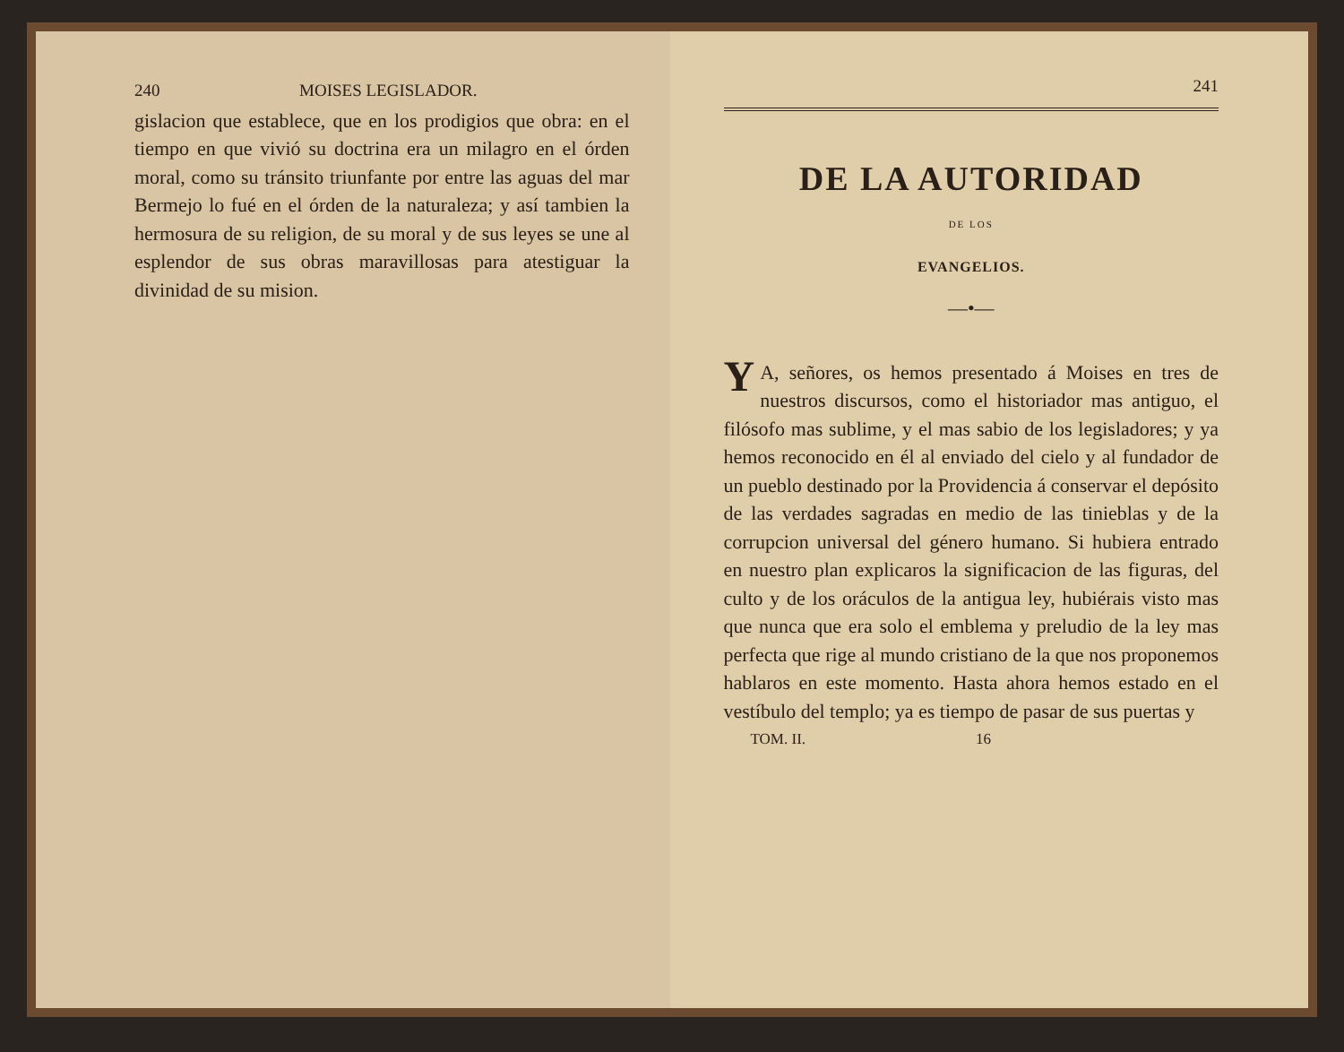240 MOISES LEGISLADOR.
gislacion que establece, que en los prodigios que obra: en el tiempo en que vivió su doctrina era un milagro en el órden moral, como su tránsito triunfante por entre las aguas del mar Bermejo lo fué en el órden de la naturaleza; y así tambien la hermosura de su religion, de su moral y de sus leyes se une al esplendor de sus obras maravillosas para atestiguar la divinidad de su mision.
241
DE LA AUTORIDAD
DE LOS
EVANGELIOS.
—•—
YA, señores, os hemos presentado á Moises en tres de nuestros discursos, como el historiador mas antiguo, el filósofo mas sublime, y el mas sabio de los legisladores; y ya hemos reconocido en él al enviado del cielo y al fundador de un pueblo destinado por la Providencia á conservar el depósito de las verdades sagradas en medio de las tinieblas y de la corrupcion universal del género humano. Si hubiera entrado en nuestro plan explicaros la significacion de las figuras, del culto y de los oráculos de la antigua ley, hubiérais visto mas que nunca que era solo el emblema y preludio de la ley mas perfecta que rige al mundo cristiano de la que nos proponemos hablaros en este momento. Hasta ahora hemos estado en el vestíbulo del templo; ya es tiempo de pasar de sus puertas y
TOM. II. 16